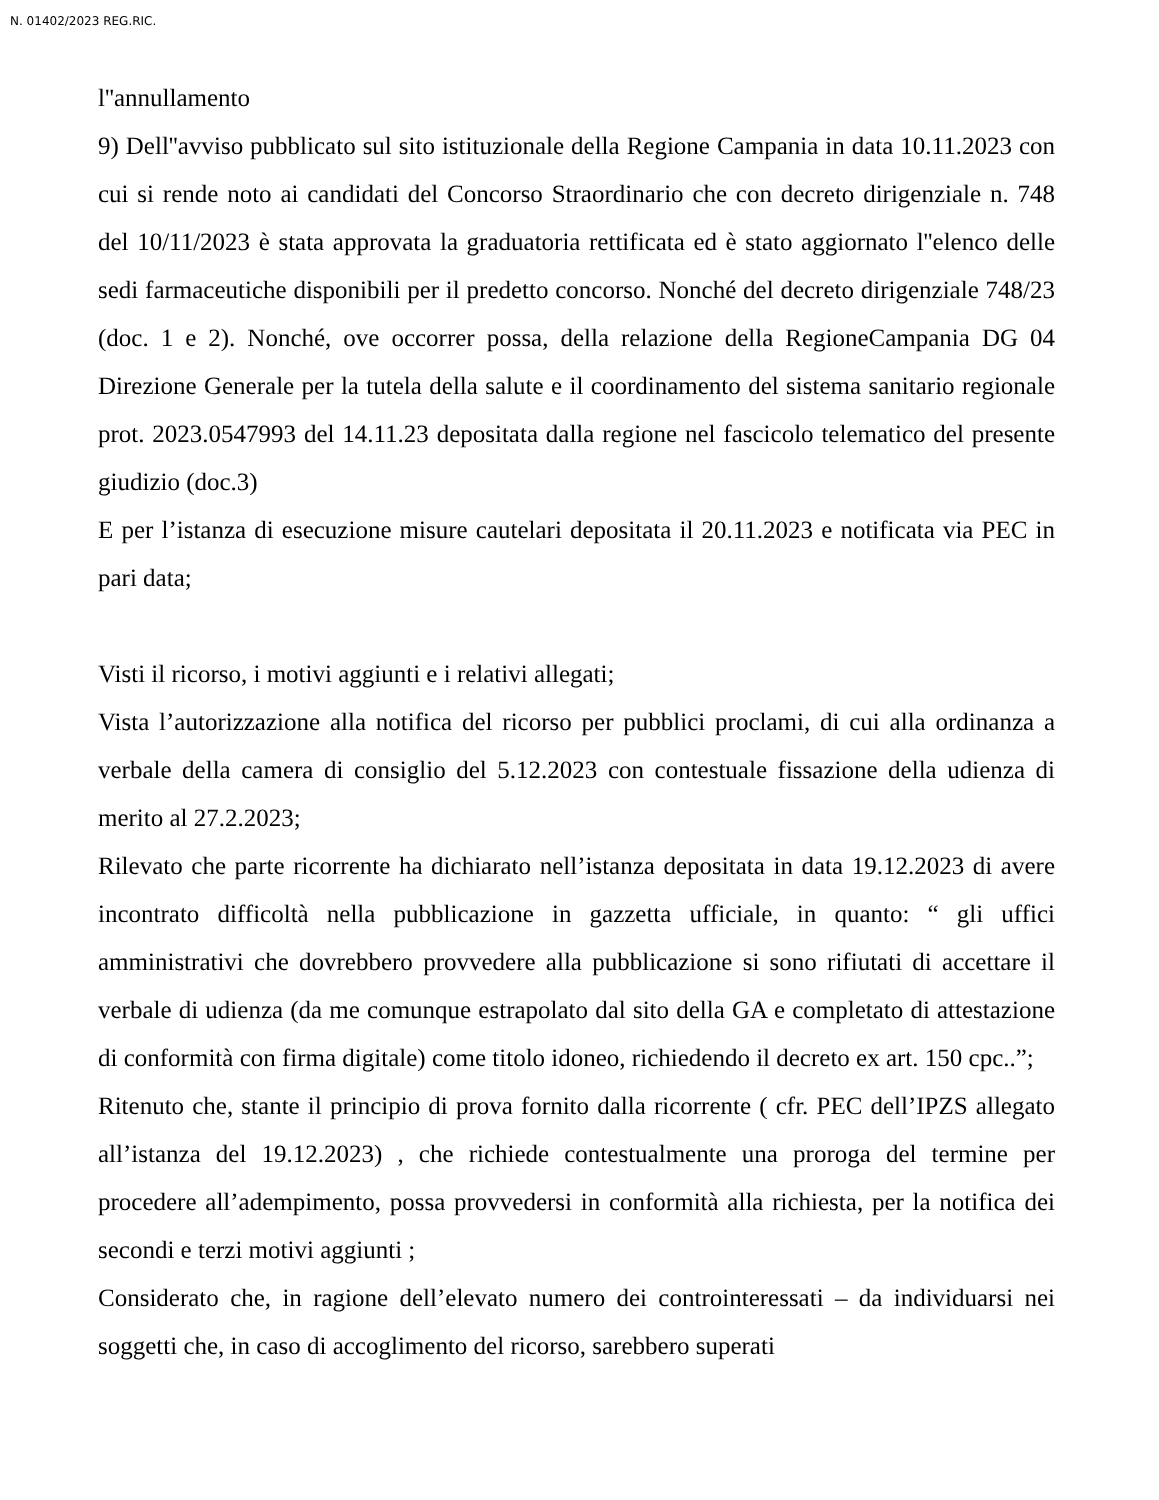N. 01402/2023 REG.RIC.
l''annullamento
9) Dell''avviso pubblicato sul sito istituzionale della Regione Campania in data 10.11.2023 con cui si rende noto ai candidati del Concorso Straordinario che con decreto dirigenziale n. 748 del 10/11/2023 è stata approvata la graduatoria rettificata ed è stato aggiornato l''elenco delle sedi farmaceutiche disponibili per il predetto concorso. Nonché del decreto dirigenziale 748/23 (doc. 1 e 2). Nonché, ove occorrer possa, della relazione della RegioneCampania DG 04 Direzione Generale per la tutela della salute e il coordinamento del sistema sanitario regionale prot. 2023.0547993 del 14.11.23 depositata dalla regione nel fascicolo telematico del presente giudizio (doc.3)
E per l’istanza di esecuzione misure cautelari depositata il 20.11.2023 e notificata via PEC in pari data;
Visti il ricorso, i motivi aggiunti e i relativi allegati;
Vista l’autorizzazione alla notifica del ricorso per pubblici proclami, di cui alla ordinanza a verbale della camera di consiglio del 5.12.2023 con contestuale fissazione della udienza di merito al 27.2.2023;
Rilevato che parte ricorrente ha dichiarato nell’istanza depositata in data 19.12.2023 di avere incontrato difficoltà nella pubblicazione in gazzetta ufficiale, in quanto: “ gli uffici amministrativi che dovrebbero provvedere alla pubblicazione si sono rifiutati di accettare il verbale di udienza (da me comunque estrapolato dal sito della GA e completato di attestazione di conformità con firma digitale) come titolo idoneo, richiedendo il decreto ex art. 150 cpc..”;
Ritenuto che, stante il principio di prova fornito dalla ricorrente ( cfr. PEC dell’IPZS allegato all’istanza del 19.12.2023) , che richiede contestualmente una proroga del termine per procedere all’adempimento, possa provvedersi in conformità alla richiesta, per la notifica dei secondi e terzi motivi aggiunti ;
Considerato che, in ragione dell’elevato numero dei controinteressati – da individuarsi nei soggetti che, in caso di accoglimento del ricorso, sarebbero superati